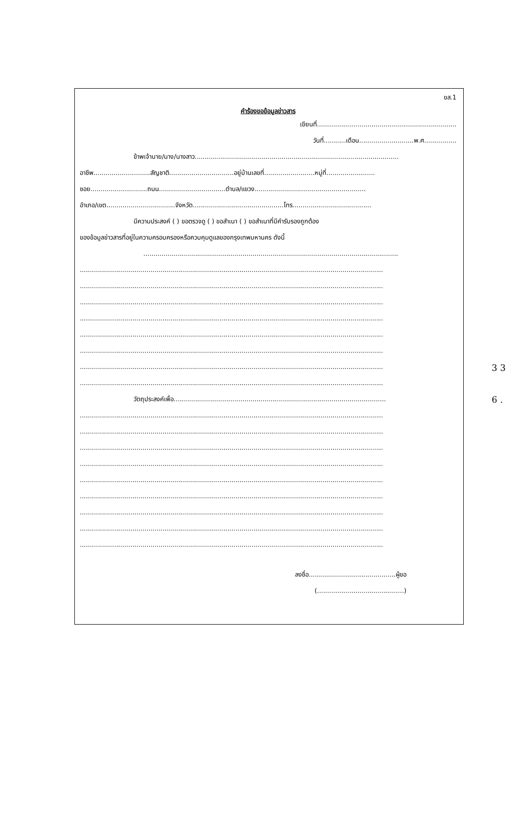ขส.1
คำร้องขอข้อมูลข่าวสาร
เขียนที่.....................................................................
วันที่...........เดือน...........................พ.ศ................
ข้าพเจ้านาย/นาง/นางสาว.....................................................................................................
อาชีพ............................สัญชาติ................................อยู่บ้านเลขที่.........................หมู่ที่........................
ซอย............................ถนน.................................ตำบล/แขวง.......................................................
อำเภอ/เขต..................................จังหวัด.............................................โทร.......................................
มีความประสงค์ ( ) ขอตรวจดู ( ) ขอสำเนา ( ) ขอสำเนาที่มีคำรับรองถูกต้อง
ของข้อมูลข่าวสารที่อยู่ในความครอบครองหรือควบคุมดูแลของกรุงเทพมหานคร ดังนี้
..............................................................................................................................
......................................................................................................................................................
......................................................................................................................................................
......................................................................................................................................................
......................................................................................................................................................
......................................................................................................................................................
......................................................................................................................................................
......................................................................................................................................................
......................................................................................................................................................
วัตถุประสงค์เพื่อ.........................................................................................................
......................................................................................................................................................
......................................................................................................................................................
......................................................................................................................................................
......................................................................................................................................................
......................................................................................................................................................
......................................................................................................................................................
......................................................................................................................................................
......................................................................................................................................................
......................................................................................................................................................
ลงชื่อ...........................................ผู้ขอ
(...........................................)
3 3
6 .